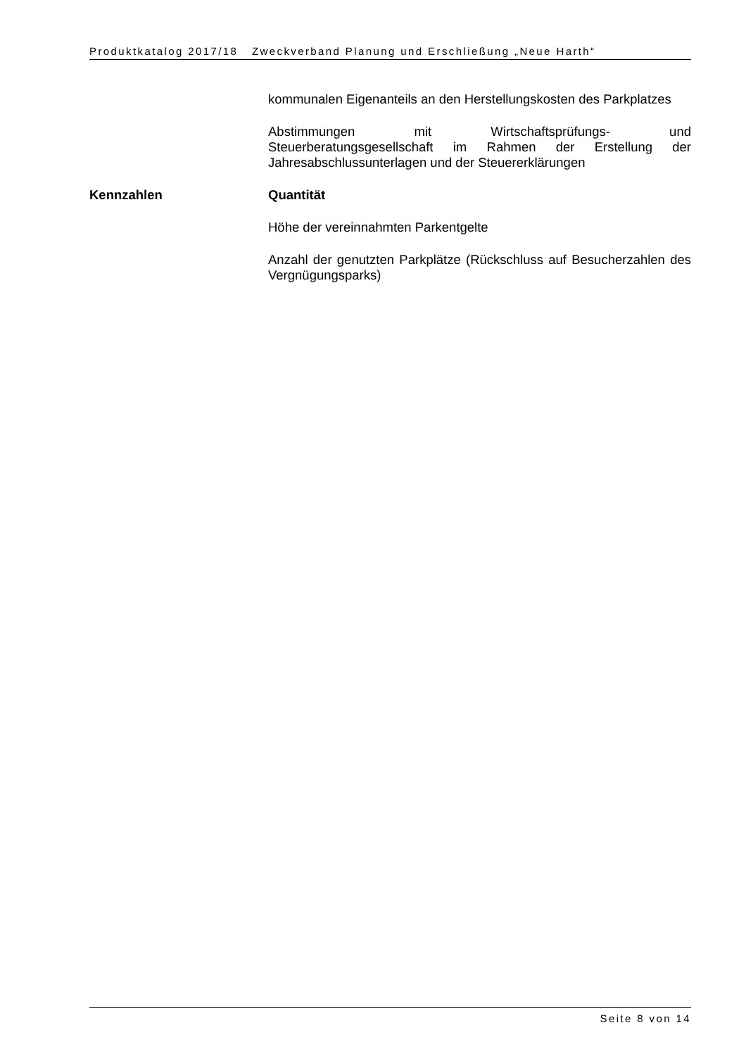Produktkatalog 2017/18 Zweckverband Planung und Erschließung „Neue Harth“
kommunalen Eigenanteils an den Herstellungskosten des Parkplatzes
Abstimmungen mit Wirtschaftsprüfungs- und Steuerberatungsgesellschaft im Rahmen der Erstellung der Jahresabschlussunterlagen und der Steuererklärungen
Kennzahlen Quantität
Höhe der vereinnahmten Parkentgelte
Anzahl der genutzten Parkplätze (Rückschluss auf Besucherzahlen des Vergnügungsparks)
Seite 8 von 14